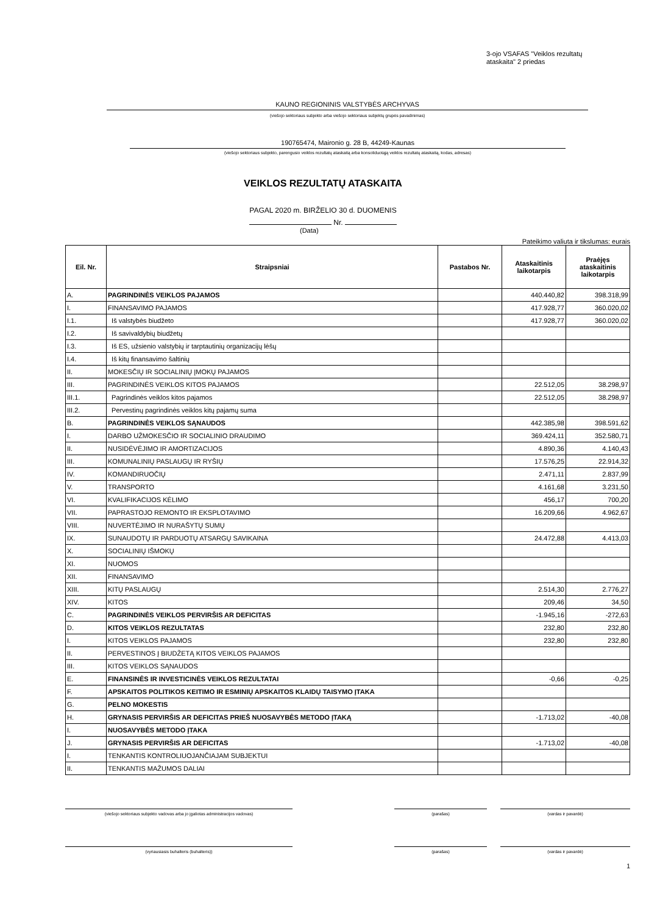3-ojo VSAFAS "Veiklos rezultatų
ataskaita" 2 priedas
KAUNO REGIONINIS VALSTYBĖS ARCHYVAS
(viešojo sektoriaus subjekto arba viešojo sektoriaus subjektų grupės pavadinimas)
190765474, Maironio g. 28 B, 44249-Kaunas
(viešojo sektoriaus subjekto, parengusio veiklos rezultatų ataskaitą arba konsoliduotąją veiklos rezultatų ataskaitą, kodas, adresas)
VEIKLOS REZULTATŲ ATASKAITA
PAGAL 2020 m. BIRŽELIO 30 d. DUOMENIS
Nr.
(Data)
Pateikimo valiuta ir tikslumas: eurais
| Eil. Nr. | Straipsniai | Pastabos Nr. | Ataskaitinis laikotarpis | Praėjęs ataskaitinis laikotarpis |
| --- | --- | --- | --- | --- |
| A. | PAGRINDINĖS VEIKLOS PAJAMOS | | 440.440,82 | 398.318,99 |
| I. | FINANSAVIMO PAJAMOS | | 417.928,77 | 360.020,02 |
| I.1. | Iš valstybės biudžeto | | 417.928,77 | 360.020,02 |
| I.2. | Iš savivaldybių biudžetų | | | |
| I.3. | Iš ES, užsienio valstybių ir tarptautinių organizacijų lėšų | | | |
| I.4. | Iš kitų finansavimo šaltinių | | | |
| II. | MOKESČIŲ IR SOCIALINIŲ ĮMOKŲ PAJAMOS | | | |
| III. | PAGRINDINĖS VEIKLOS KITOS PAJAMOS | | 22.512,05 | 38.298,97 |
| III.1. | Pagrindinės veiklos kitos pajamos | | 22.512,05 | 38.298,97 |
| III.2. | Pervestinų pagrindinės veiklos kitų pajamų suma | | | |
| B. | PAGRINDINĖS VEIKLOS SĄNAUDOS | | 442.385,98 | 398.591,62 |
| I. | DARBO UŽMOKESČIO IR SOCIALINIO DRAUDIMO | | 369.424,11 | 352.580,71 |
| II. | NUSIDĖVĖJIMO IR AMORTIZACIJOS | | 4.890,36 | 4.140,43 |
| III. | KOMUNALINIŲ PASLAUGŲ IR RYŠIŲ | | 17.576,25 | 22.914,32 |
| IV. | KOMANDIRUOČIŲ | | 2.471,11 | 2.837,99 |
| V. | TRANSPORTO | | 4.161,68 | 3.231,50 |
| VI. | KVALIFIKACIJOS KĖLIMO | | 456,17 | 700,20 |
| VII. | PAPRASTOJO REMONTO IR EKSPLOTAVIMO | | 16.209,66 | 4.962,67 |
| VIII. | NUVERTĖJIMO IR NURAŠYTŲ SUMŲ | | | |
| IX. | SUNAUDOTŲ IR PARDUOTŲ ATSARGŲ SAVIKAINA | | 24.472,88 | 4.413,03 |
| X. | SOCIALINIŲ IŠMOKŲ | | | |
| XI. | NUOMOS | | | |
| XII. | FINANSAVIMO | | | |
| XIII. | KITŲ PASLAUGŲ | | 2.514,30 | 2.776,27 |
| XIV. | KITOS | | 209,46 | 34,50 |
| C. | PAGRINDINĖS VEIKLOS PERVIRŠIS AR DEFICITAS | | -1.945,16 | -272,63 |
| D. | KITOS VEIKLOS REZULTATAS | | 232,80 | 232,80 |
| I. | KITOS VEIKLOS PAJAMOS | | 232,80 | 232,80 |
| II. | PERVESTINOS Į BIUDŽETĄ KITOS VEIKLOS PAJAMOS | | | |
| III. | KITOS VEIKLOS SĄNAUDOS | | | |
| E. | FINANSINĖS IR INVESTICINĖS VEIKLOS REZULTATAI | | -0,66 | -0,25 |
| F. | APSKAITOS POLITIKOS KEITIMO IR ESMINIŲ APSKAITOS KLAIDŲ TAISYMO ĮTAKA | | | |
| G. | PELNO MOKESTIS | | | |
| H. | GRYNASIS PERVIRŠIS AR DEFICITAS PRIEŠ NUOSAVYBĖS METODO ĮTAKĄ | | -1.713,02 | -40,08 |
| I. | NUOSAVYBĖS METODO ĮTAKA | | | |
| J. | GRYNASIS PERVIRŠIS AR DEFICITAS | | -1.713,02 | -40,08 |
| I. | TENKANTIS KONTROLIUOJANČIAJAM SUBJEKTUI | | | |
| II. | TENKANTIS MAŽUMOS DALIAI | | | |
(viešojo sektoriaus subjekto vadovas arba jo įgaliotas administracijos vadovas) (parašas) (vardas ir pavardė)
(vyriausiasis buhalteris (buhalteris)) (parašas) (vardas ir pavardė)
1